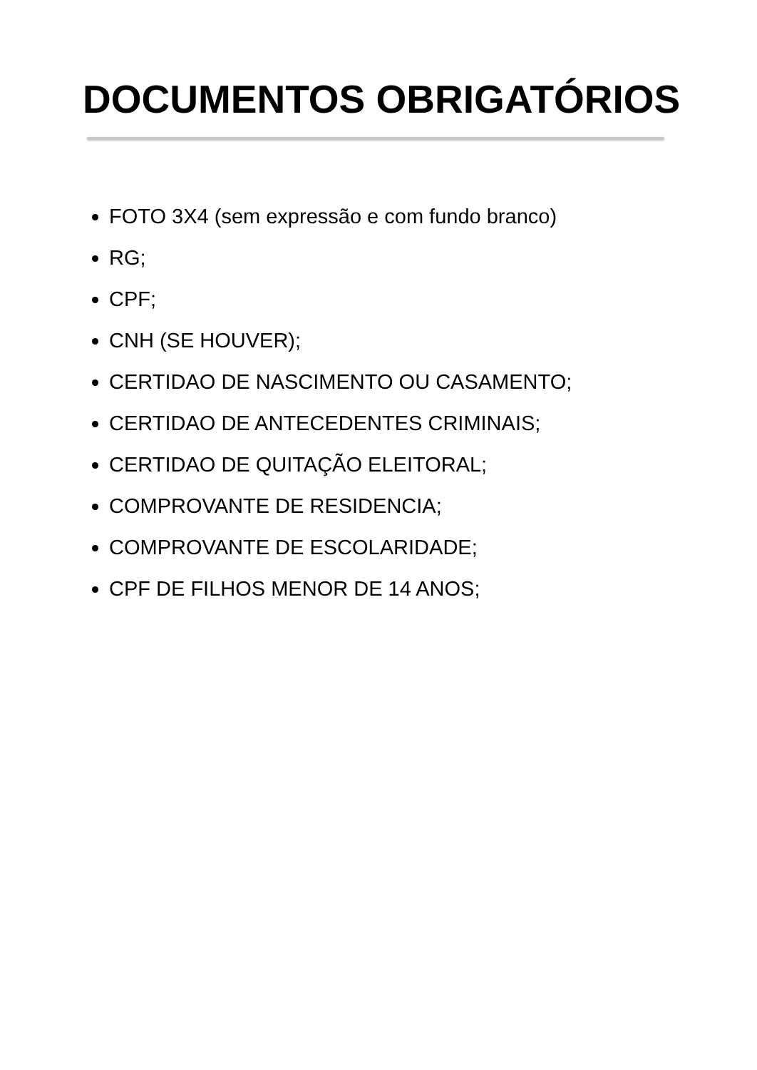DOCUMENTOS OBRIGATÓRIOS
FOTO 3X4 (sem expressão e com fundo branco)
RG;
CPF;
CNH (SE HOUVER);
CERTIDAO DE NASCIMENTO OU CASAMENTO;
CERTIDAO DE ANTECEDENTES CRIMINAIS;
CERTIDAO DE QUITAÇÃO ELEITORAL;
COMPROVANTE DE RESIDENCIA;
COMPROVANTE DE ESCOLARIDADE;
CPF DE FILHOS MENOR DE 14 ANOS;